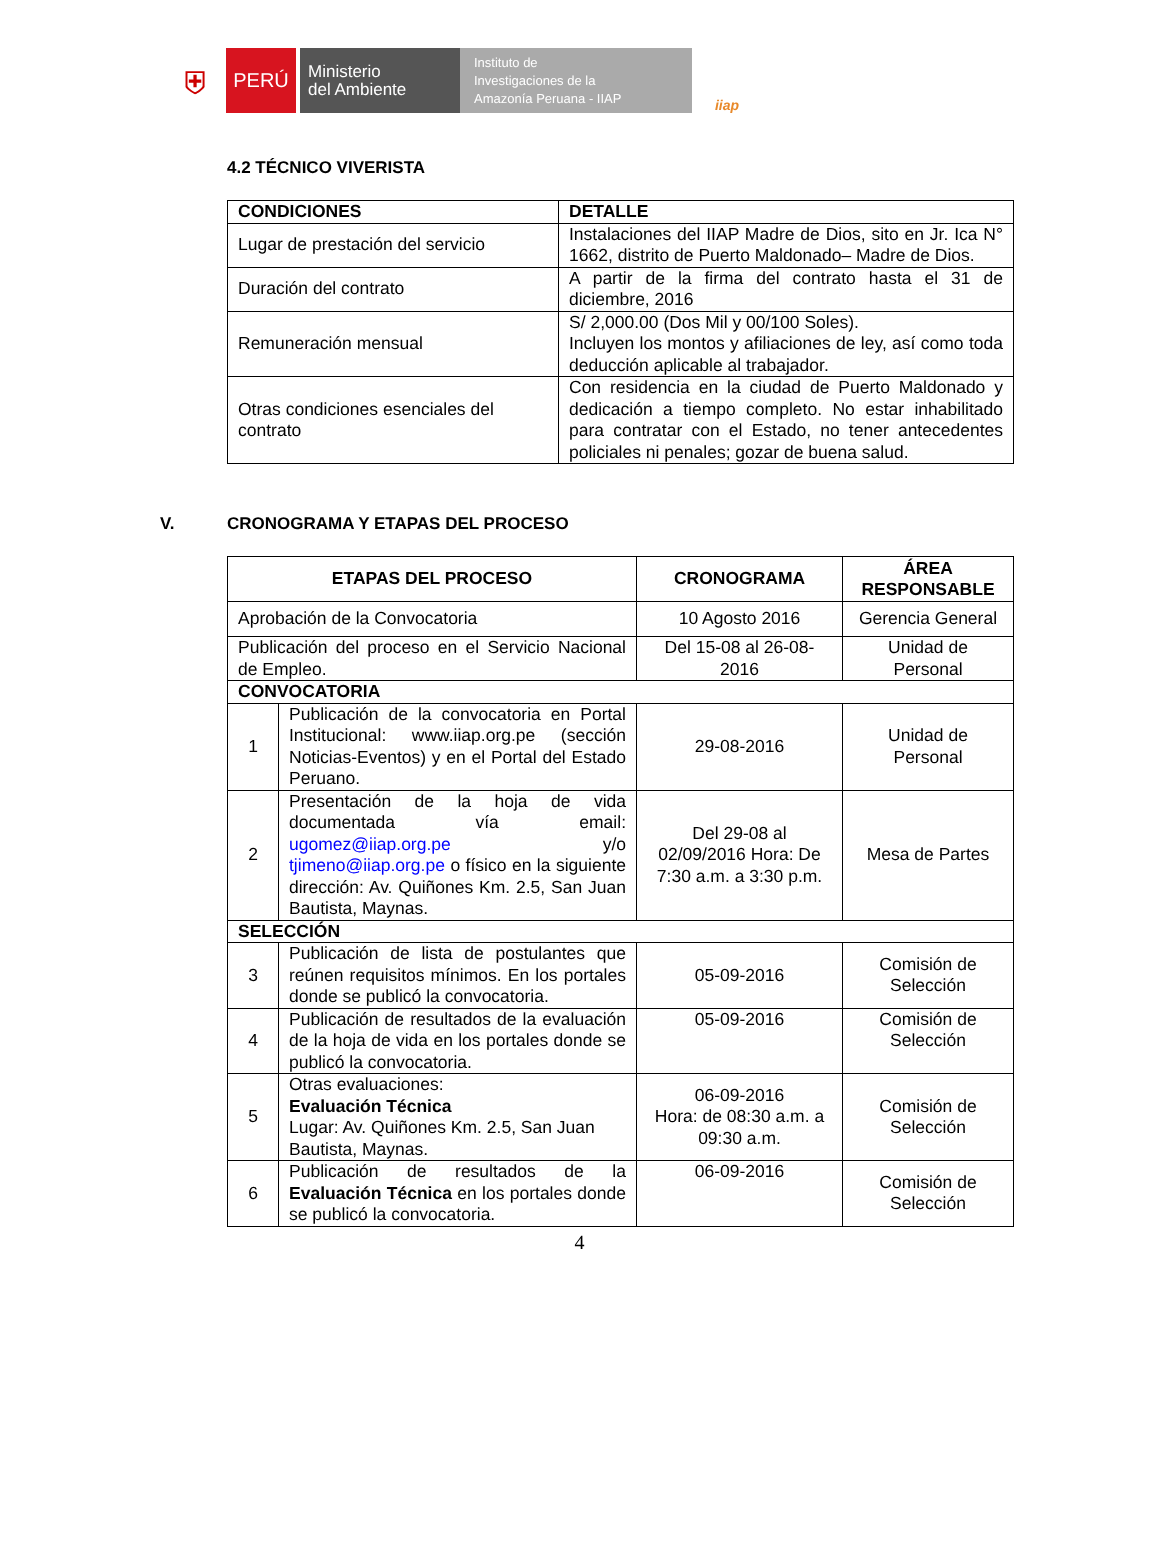⛨
PERÚ
Ministerio
del Ambiente
Instituto de
Investigaciones de la
Amazonía Peruana - IIAP
iiap
4.2 TÉCNICO VIVERISTA
| CONDICIONES | DETALLE |
| --- | --- |
| Lugar de prestación del servicio | Instalaciones del IIAP Madre de Dios, sito en Jr. Ica N° 1662, distrito de Puerto Maldonado– Madre de Dios. |
| Duración del contrato | A partir de la firma del contrato hasta el 31 de diciembre, 2016 |
| Remuneración mensual | S/ 2,000.00 (Dos Mil y 00/100 Soles). Incluyen los montos y afiliaciones de ley, así como toda deducción aplicable al trabajador. |
| Otras condiciones esenciales del contrato | Con residencia en la ciudad de Puerto Maldonado y dedicación a tiempo completo. No estar inhabilitado para contratar con el Estado, no tener antecedentes policiales ni penales; gozar de buena salud. |
V. CRONOGRAMA Y ETAPAS DEL PROCESO
| ETAPAS DEL PROCESO | | CRONOGRAMA | ÁREA RESPONSABLE |
| --- | --- | --- | --- |
| Aprobación de la Convocatoria | | 10 Agosto 2016 | Gerencia General |
| Publicación del proceso en el Servicio Nacional de Empleo. | | Del 15-08 al 26-08-2016 | Unidad de Personal |
| CONVOCATORIA | | | |
| 1 | Publicación de la convocatoria en Portal Institucional: www.iiap.org.pe (sección Noticias-Eventos) y en el Portal del Estado Peruano. | 29-08-2016 | Unidad de Personal |
| 2 | Presentación de la hoja de vida documentada vía email: ugomez@iiap.org.pe y/o tjimeno@iiap.org.pe o físico en la siguiente dirección: Av. Quiñones Km. 2.5, San Juan Bautista, Maynas. | Del 29-08 al 02/09/2016 Hora: De 7:30 a.m. a 3:30 p.m. | Mesa de Partes |
| SELECCIÓN | | | |
| 3 | Publicación de lista de postulantes que reúnen requisitos mínimos. En los portales donde se publicó la convocatoria. | 05-09-2016 | Comisión de Selección |
| 4 | Publicación de resultados de la evaluación de la hoja de vida en los portales donde se publicó la convocatoria. | 05-09-2016 | Comisión de Selección |
| 5 | Otras evaluaciones: Evaluación Técnica Lugar: Av. Quiñones Km. 2.5, San Juan Bautista, Maynas. | 06-09-2016 Hora: de 08:30 a.m. a 09:30 a.m. | Comisión de Selección |
| 6 | Publicación de resultados de la Evaluación Técnica en los portales donde se publicó la convocatoria. | 06-09-2016 | Comisión de Selección |
4